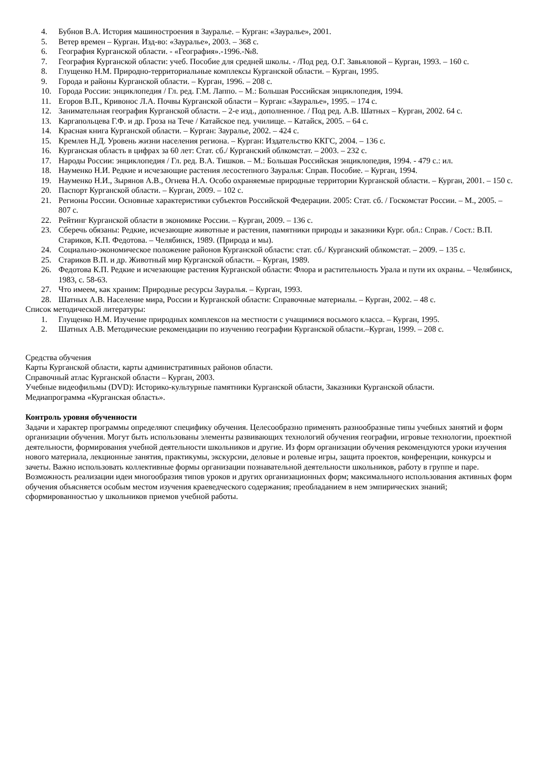4. Бубнов В.А. История машиностроения в Зауралье. – Курган: «Зауралье», 2001.
5. Ветер времен – Курган. Изд-во: «Зауралье», 2003. – 368 с.
6. География Курганской области. - «География».-1996.-№8.
7. География Курганской области: учеб. Пособие для средней школы. - /Под ред. О.Г. Завьяловой – Курган, 1993. – 160 с.
8. Глущенко Н.М. Природно-территориальные комплексы Курганской области. – Курган, 1995.
9. Города и районы Курганской области. – Курган, 1996. – 208 с.
10. Города России: энциклопедия / Гл. ред. Г.М. Лаппо. – М.: Большая Российская энциклопедия, 1994.
11. Егоров В.П., Кривонос Л.А. Почвы Курганской области – Курган: «Зауралье», 1995. – 174 с.
12. Занимательная география Курганской области. – 2-е изд., дополненное. / Под ред. А.В. Шатных – Курган, 2002. 64 с.
13. Каргапольцева Г.Ф. и др. Гроза на Тече / Катайское пед. училище. – Катайск, 2005. – 64 с.
14. Красная книга Курганской области. – Курган: Зауралье, 2002. – 424 с.
15. Кремлев Н.Д. Уровень жизни населения региона. – Курган: Издательство ККГС, 2004. – 136 с.
16. Курганская область в цифрах за 60 лет: Стат. сб./ Курганский облкомстат. – 2003. – 232 с.
17. Народы России: энциклопедия / Гл. ред. В.А. Тишков. – М.: Большая Российская энциклопедия, 1994. - 479 с.: ил.
18. Науменко Н.И. Редкие и исчезающие растения лесостепного Зауралья: Справ. Пособие. – Курган, 1994.
19. Науменко Н.И., Зырянов А.В., Огнева Н.А. Особо охраняемые природные территории Курганской области. – Курган, 2001. – 150 с.
20. Паспорт Курганской области. – Курган, 2009. – 102 с.
21. Регионы России. Основные характеристики субъектов Российской Федерации. 2005: Стат. сб. / Госкомстат России. – М., 2005. – 807 с.
22. Рейтинг Курганской области в экономике России. – Курган, 2009. – 136 с.
23. Сберечь обязаны: Редкие, исчезающие животные и растения, памятники природы и заказники Кург. обл.: Справ. / Сост.: В.П. Стариков, К.П. Федотова. – Челябинск, 1989. (Природа и мы).
24. Социально-экономическое положение районов Курганской области: стат. сб./ Курганский облкомстат. – 2009. – 135 с.
25. Стариков В.П. и др. Животный мир Курганской области. – Курган, 1989.
26. Федотова К.П. Редкие и исчезающие растения Курганской области: Флора и растительность Урала и пути их охраны. – Челябинск, 1983, с. 58-63.
27. Что имеем, как храним: Природные ресурсы Зауралья. – Курган, 1993.
28. Шатных А.В. Население мира, России и Курганской области: Справочные материалы. – Курган, 2002. – 48 с.
Список методической литературы:
1. Глущенко Н.М. Изучение природных комплексов на местности с учащимися восьмого класса. – Курган, 1995.
2. Шатных А.В. Методические рекомендации по изучению географии Курганской области.–Курган, 1999. – 208 с.
Средства обучения
Карты Курганской области, карты административных районов области.
Справочный атлас Курганской области – Курган, 2003.
Учебные видеофильмы (DVD): Историко-культурные памятники Курганской области, Заказники Курганской области.
Медиапрограмма «Курганская область».
Контроль уровня обученности
Задачи и характер программы определяют специфику обучения. Целесообразно применять разнообразные типы учебных занятий и форм организации обучения. Могут быть использованы элементы развивающих технологий обучения географии, игровые технологии, проектной деятельности, формирования учебной деятельности школьников и другие. Из форм организации обучения рекомендуются уроки изучения нового материала, лекционные занятия, практикумы, экскурсии, деловые и ролевые игры, защита проектов, конференции, конкурсы и зачеты. Важно использовать коллективные формы организации познавательной деятельности школьников, работу в группе и паре.
Возможность реализации идеи многообразия типов уроков и других организационных форм; максимального использования активных форм обучения объясняется особым местом изучения краеведческого содержания; преобладанием в нем эмпирических знаний; сформированностью у школьников приемов учебной работы.